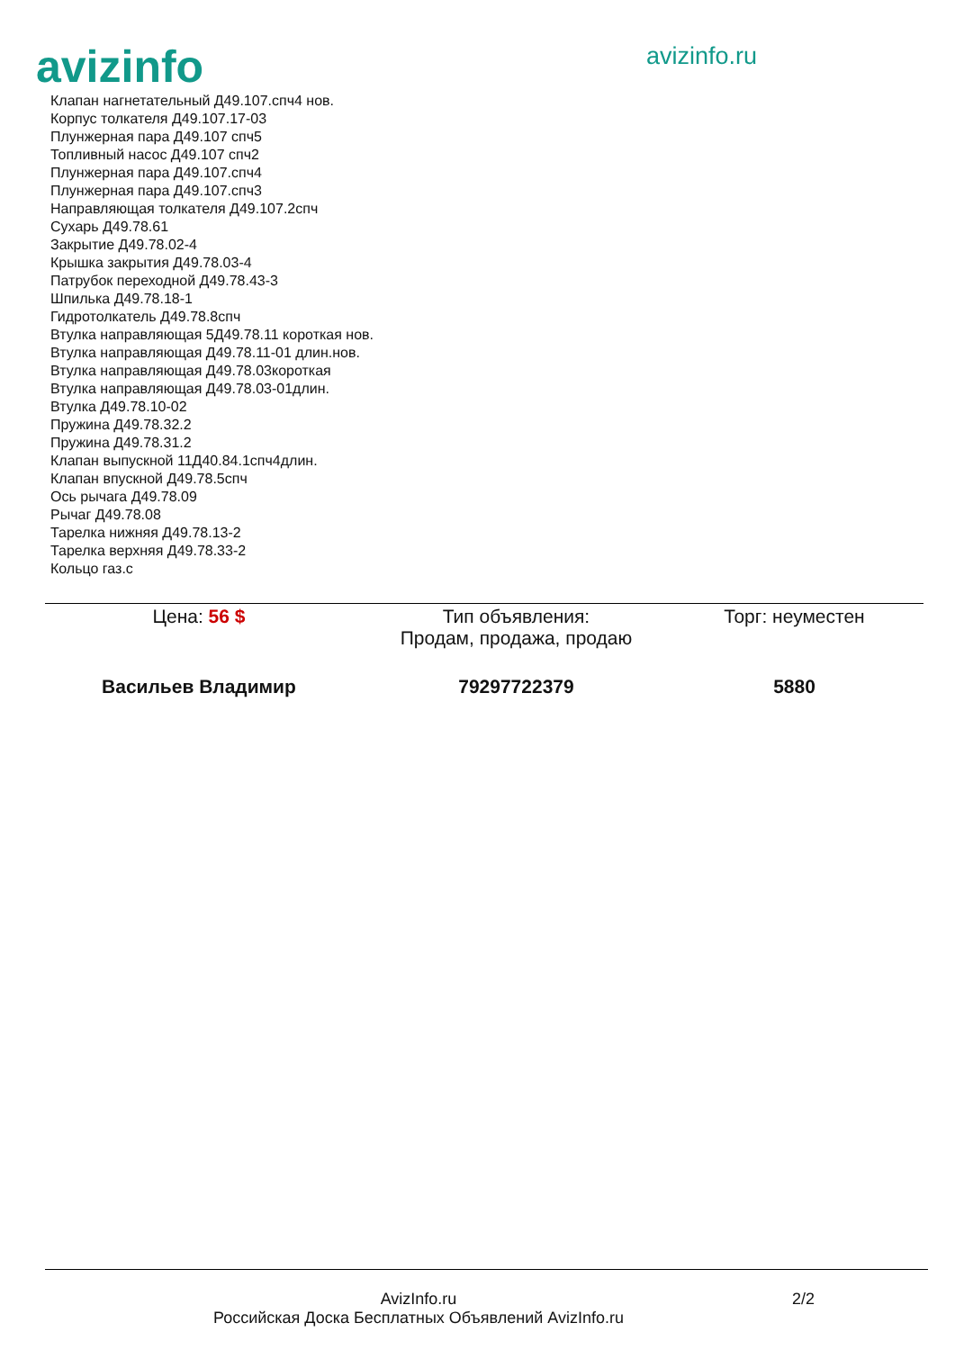avizinfo
avizinfo.ru
Клапан нагнетательный Д49.107.спч4 нов.
Корпус толкателя Д49.107.17-03
Плунжерная пара Д49.107 спч5
Топливный насос Д49.107 спч2
Плунжерная пара Д49.107.спч4
Плунжерная пара Д49.107.спч3
Направляющая толкателя Д49.107.2спч
Сухарь Д49.78.61
Закрытие Д49.78.02-4
Крышка закрытия Д49.78.03-4
Патрубок переходной Д49.78.43-3
Шпилька Д49.78.18-1
Гидротолкатель Д49.78.8спч
Втулка направляющая 5Д49.78.11 короткая нов.
Втулка направляющая Д49.78.11-01 длин.нов.
Втулка направляющая Д49.78.03короткая
Втулка направляющая Д49.78.03-01длин.
Втулка Д49.78.10-02
Пружина Д49.78.32.2
Пружина Д49.78.31.2
Клапан выпускной 11Д40.84.1спч4длин.
Клапан впускной Д49.78.5спч
Ось рычага Д49.78.09
Рычаг Д49.78.08
Тарелка нижняя Д49.78.13-2
Тарелка верхняя Д49.78.33-2
Кольцо газ.с
| Цена: 56 $ | Тип объявления: Продам, продажа, продаю | Торг: неуместен |
| Васильев Владимир | 79297722379 | 5880 |
AvizInfo.ru
Российская Доска Бесплатных Объявлений AvizInfo.ru
2/2